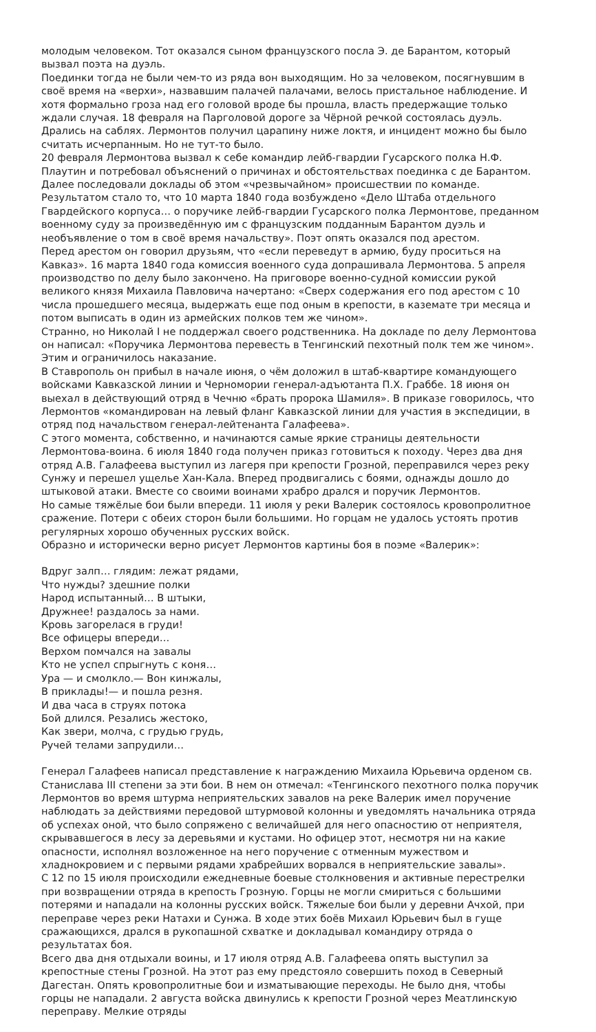молодым человеком. Тот оказался сыном французского посла Э. де Барантом, который вызвал поэта на дуэль.
Поединки тогда не были чем-то из ряда вон выходящим. Но за человеком, посягнувшим в своё время на «верхи», назвавшим палачей палачами, велось пристальное наблюдение. И хотя формально гроза над его головой вроде бы прошла, власть предержащие только ждали случая. 18 февраля на Парголовой дороге за Чёрной речкой состоялась дуэль. Дрались на саблях. Лермонтов получил царапину ниже локтя, и инцидент можно бы было считать исчерпанным. Но не тут-то было.
20 февраля Лермонтова вызвал к себе командир лейб-гвардии Гусарского полка Н.Ф. Плаутин и потребовал объяснений о причинах и обстоятельствах поединка с де Барантом. Далее последовали доклады об этом «чрезвычайном» происшествии по команде. Результатом стало то, что 10 марта 1840 года возбуждено «Дело Штаба отдельного Гвардейского корпуса… о поручике лейб-гвардии Гусарского полка Лермонтове, преданном военному суду за произведённую им с французским подданным Барантом дуэль и необъявление о том в своё время начальству». Поэт опять оказался под арестом.
Перед арестом он говорил друзьям, что «если переведут в армию, буду проситься на Кавказ». 16 марта 1840 года комиссия военного суда допрашивала Лермонтова. 5 апреля производство по делу было закончено. На приговоре военно-судной комиссии рукой великого князя Михаила Павловича начертано: «Сверх содержания его под арестом с 10 числа прошедшего месяца, выдержать еще под оным в крепости, в каземате три месяца и потом выписать в один из армейских полков тем же чином».
Странно, но Николай I не поддержал своего родственника. На докладе по делу Лермонтова он написал: «Поручика Лермонтова перевесть в Тенгинский пехотный полк тем же чином». Этим и ограничилось наказание.
В Ставрополь он прибыл в начале июня, о чём доложил в штаб-квартире командующего войсками Кавказской линии и Черномории генерал-адъютанта П.Х. Граббе. 18 июня он выехал в действующий отряд в Чечню «брать пророка Шамиля». В приказе говорилось, что Лермонтов «командирован на левый фланг Кавказской линии для участия в экспедиции, в отряд под начальством генерал-лейтенанта Галафеева».
С этого момента, собственно, и начинаются самые яркие страницы деятельности Лермонтова-воина. 6 июля 1840 года получен приказ готовиться к походу. Через два дня отряд А.В. Галафеева выступил из лагеря при крепости Грозной, переправился через реку Сунжу и перешел ущелье Хан-Кала. Вперед продвигались с боями, однажды дошло до штыковой атаки. Вместе со своими воинами храбро дрался и поручик Лермонтов.
Но самые тяжёлые бои были впереди. 11 июля у реки Валерик состоялось кровопролитное сражение. Потери с обеих сторон были большими. Но горцам не удалось устоять против регулярных хорошо обученных русских войск.
Образно и исторически верно рисует Лермонтов картины боя в поэме «Валерик»:
Вдруг залп… глядим: лежат рядами,
Что нужды? здешние полки
Народ испытанный… В штыки,
Дружнее! раздалось за нами.
Кровь загорелася в груди!
Все офицеры впереди…
Верхом помчался на завалы
Кто не успел спрыгнуть с коня…
Ура — и смолкло.— Вон кинжалы,
В приклады!— и пошла резня.
И два часа в струях потока
Бой длился. Резались жестоко,
Как звери, молча, с грудью грудь,
Ручей телами запрудили…
Генерал Галафеев написал представление к награждению Михаила Юрьевича орденом св. Станислава III степени за эти бои. В нем он отмечал: «Тенгинского пехотного полка поручик Лермонтов во время штурма неприятельских завалов на реке Валерик имел поручение наблюдать за действиями передовой штурмовой колонны и уведомлять начальника отряда об успехах оной, что было сопряжено с величайшей для него опасностию от неприятеля, скрывавшегося в лесу за деревьями и кустами. Но офицер этот, несмотря ни на какие опасности, исполнял возложенное на него поручение с отменным мужеством и хладнокровием и с первыми рядами храбрейших ворвался в неприятельские завалы».
С 12 по 15 июля происходили ежедневные боевые столкновения и активные перестрелки при возвращении отряда в крепость Грозную. Горцы не могли смириться с большими потерями и нападали на колонны русских войск. Тяжелые бои были у деревни Ачхой, при переправе через реки Натахи и Сунжа. В ходе этих боёв Михаил Юрьевич был в гуще сражающихся, дрался в рукопашной схватке и докладывал командиру отряда о результатах боя.
Всего два дня отдыхали воины, и 17 июля отряд А.В. Галафеева опять выступил за крепостные стены Грозной. На этот раз ему предстояло совершить поход в Северный Дагестан. Опять кровопролитные бои и изматывающие переходы. Не было дня, чтобы горцы не нападали. 2 августа войска двинулись к крепости Грозной через Меатлинскую переправу. Мелкие отряды